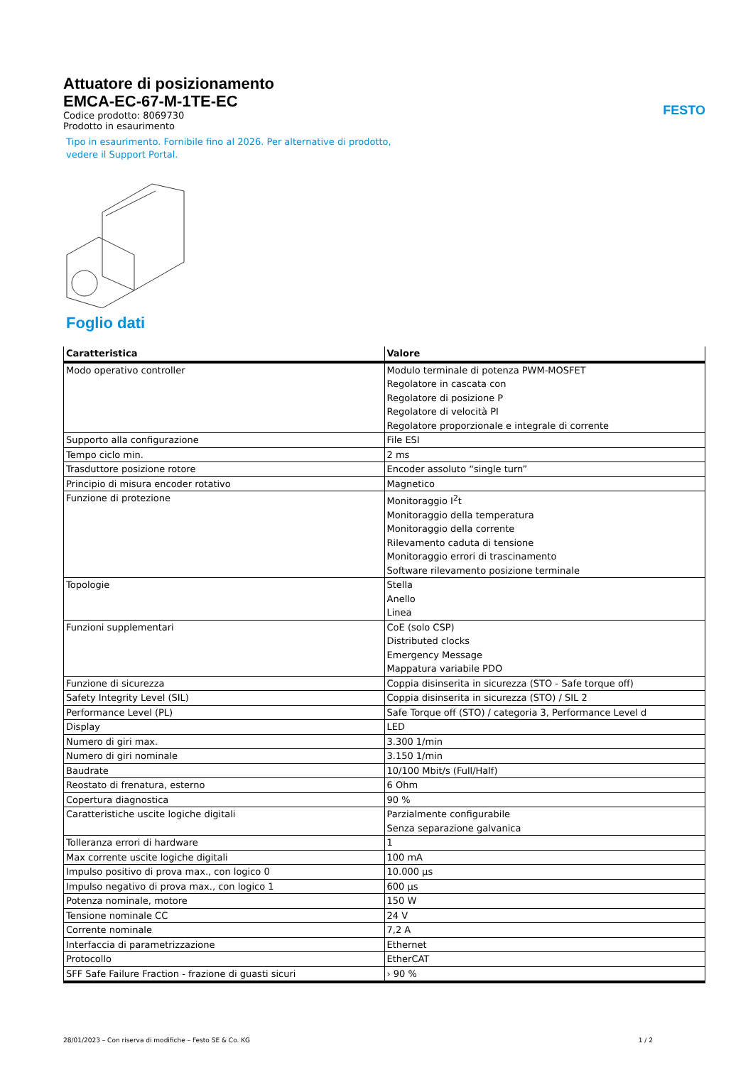FESTO
Attuatore di posizionamento
EMCA-EC-67-M-1TE-EC
Codice prodotto: 8069730
Prodotto in esaurimento
Tipo in esaurimento. Fornibile fino al 2026. Per alternative di prodotto,
vedere il Support Portal.
Foglio dati
| Caratteristica | Valore |
| --- | --- |
| Modo operativo controller | Modulo terminale di potenza PWM-MOSFET Regolatore in cascata con Regolatore di posizione P Regolatore di velocità PI Regolatore proporzionale e integrale di corrente |
| Supporto alla configurazione | File ESI |
| Tempo ciclo min. | 2 ms |
| Trasduttore posizione rotore | Encoder assoluto “single turn” |
| Principio di misura encoder rotativo | Magnetico |
| Funzione di protezione | Monitoraggio I<sup>2</sup>t Monitoraggio della temperatura Monitoraggio della corrente Rilevamento caduta di tensione Monitoraggio errori di trascinamento Software rilevamento posizione terminale |
| Topologie | Stella Anello Linea |
| Funzioni supplementari | CoE (solo CSP) Distributed clocks Emergency Message Mappatura variabile PDO |
| Funzione di sicurezza | Coppia disinserita in sicurezza (STO - Safe torque off) |
| Safety Integrity Level (SIL) | Coppia disinserita in sicurezza (STO) / SIL 2 |
| Performance Level (PL) | Safe Torque off (STO) / categoria 3, Performance Level d |
| Display | LED |
| Numero di giri max. | 3.300 1/min |
| Numero di giri nominale | 3.150 1/min |
| Baudrate | 10/100 Mbit/s (Full/Half) |
| Reostato di frenatura, esterno | 6 Ohm |
| Copertura diagnostica | 90 % |
| Caratteristiche uscite logiche digitali | Parzialmente configurabile Senza separazione galvanica |
| Tolleranza errori di hardware | 1 |
| Max corrente uscite logiche digitali | 100 mA |
| Impulso positivo di prova max., con logico 0 | 10.000 µs |
| Impulso negativo di prova max., con logico 1 | 600 µs |
| Potenza nominale, motore | 150 W |
| Tensione nominale CC | 24 V |
| Corrente nominale | 7,2 A |
| Interfaccia di parametrizzazione | Ethernet |
| Protocollo | EtherCAT |
| SFF Safe Failure Fraction - frazione di guasti sicuri | › 90 % |
28/01/2023 – Con riserva di modifiche – Festo SE & Co. KG 1 / 2